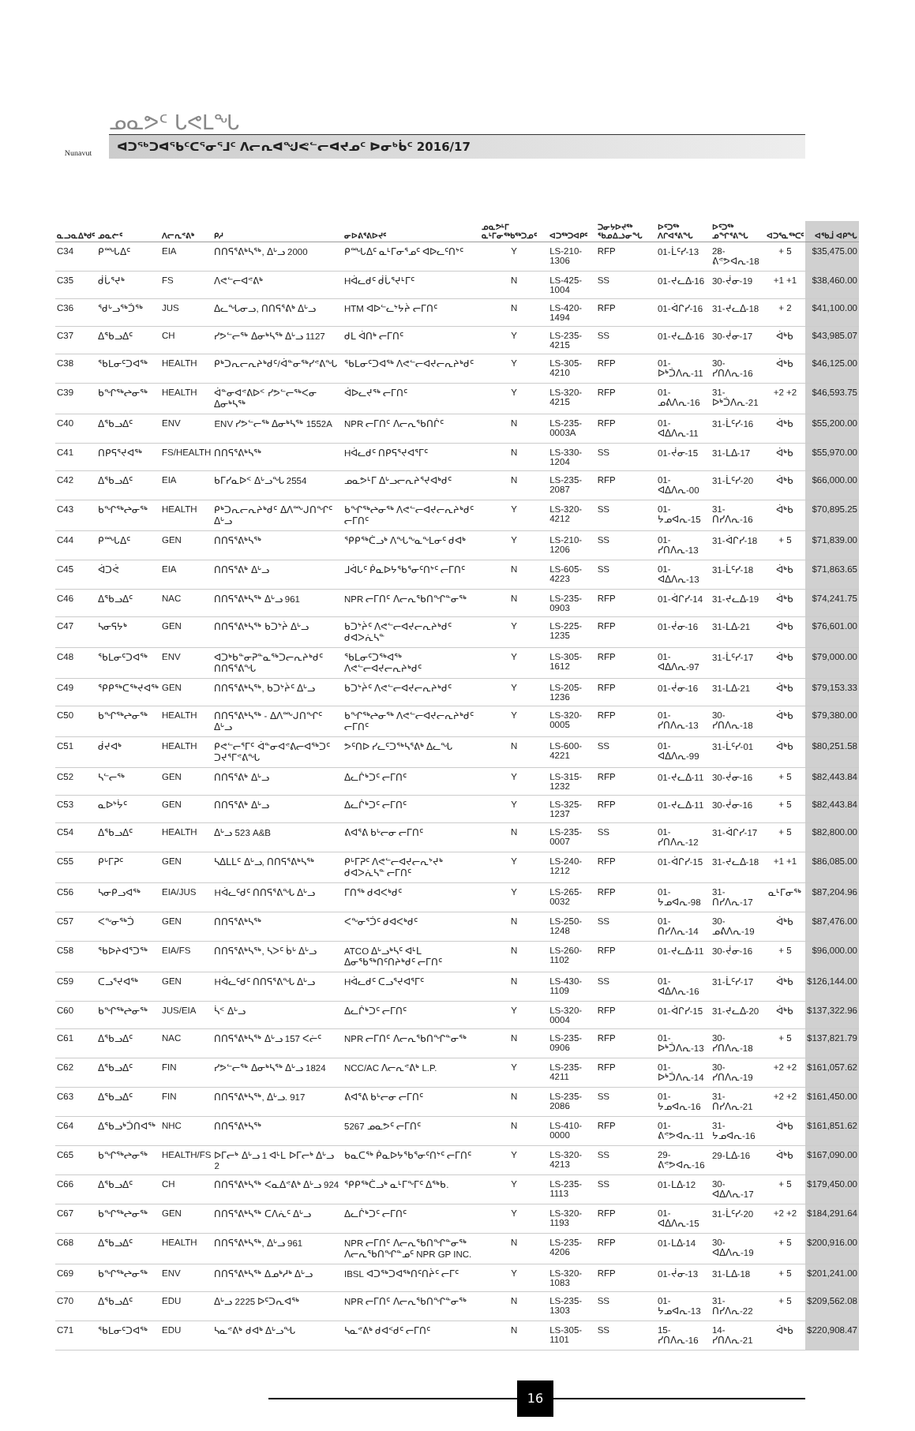Nunavut
ᓄᓇᕗᑦ ᒐᕙᒪᖓ
ᐊᑐᖅᑐᐊᖃᑦᑕᕐᓂᕐᒧᑦ ᐱᓕᕆᐊᖑᕙᓪᓕᐊᔪᓄᑦ ᐅᓂᒃᑳᑦ 2016/17
| ᓇᓗᓇᐃᒃᑯᑦ | ᓄᓇᓖᑦ | ᐱᓕᕆᕝᕕᒃ | ᑭᓱ | ᓂᐅᕕᕐᕕᐅᔪᑦ | ᓄᓇᕗᒻᒥ ᓇᒻᒥᓂᖅᑲᖅᑐᓄᑦ | ᐊᑐᖅᑐᐊᑭᑦ | ᑐᓂᔭᐅᔪᖅ ᖃᓄᐃᓘᓂᖓ | ᐅᑦᑐᖅ ᐱᒋᐊᕐᕕᖓ | ᐅᑦᑐᖅ ᓄᖏᕐᕕᖓ | ᐊᑐᕐᓇᖅᑕᑦ | ᐊᕐᑲᒨ ᐊᑭᖓ |
| --- | --- | --- | --- | --- | --- | --- | --- | --- | --- | --- | --- |
| C34 | ᑭᙵᐃᑦ | EIA | ᑎᑎᕋᕐᕕᒃᓴᖅ, ᐃᒡᓗ 2000 | ᑭᙵᐃᑦ ᓇᒻᒥᓂᕐᓄᑦ ᐊᐅᓚᑦᑎᔾᑦ | Y | LS-210-1306 | RFP | 01-ᒫᑦᓯ-13 | 28-ᕕᕝᕗᐊᕆ-18 | + 5 | $35,475.00 |
| C35 | ᑰᒑᕐᔪᒃ | FS | ᐱᕙᓪᓕᐊᕝᕕᒃ | Hᐋᓚᑯᑦ ᑰᒑᕐᔪᒻᒥᑦ | N | LS-425-1004 | SS | 01-ᔪᓚᐃ-16 | 30-ᔫᓂ-19 | +1 +1 | $38,460.00 |
| C36 | ᖁᒡᓗᖅᑑᖅ | JUS | ᐃᓚᖓᓂᓗ, ᑎᑎᕋᕐᕕᒃ ᐃᒡᓗ | HTM ᐊᐅᓪᓚᔾᔭᔩ ᓕᒥᑎᑦ | N | LS-420-1494 | RFP | 01-ᐋᒋᓯ-16 | 31-ᔪᓚᐃ-18 | + 2 | $41,100.00 |
| C37 | ᐃᖃᓗᐃᑦ | CH | ᓯᕗᓪᓕᖅ ᐃᓂᒃᓴᖅ ᐃᒡᓗ 1127 | ᑯᒪ ᐋᑎᒃ ᓕᒥᑎᑦ | Y | LS-235-4215 | SS | 01-ᔪᓚᐃ-16 | 30-ᔫᓂ-17 | ᐋᒃᑲ | $43,985.07 |
| C38 | ᖃᒪᓂᑦᑐᐊᖅ | HEALTH | ᑭᒃᑐᕆᓕᕆᔨᒃᑯᑦ/ᐋᓐᓂᖅᓯᕝᕕᖓ | ᖃᒪᓂᑦᑐᐊᖅ ᐱᕙᓪᓕᐊᔪᓕᕆᔨᒃᑯᑦ | Y | LS-305-4210 | RFP | 01-ᐅᒃᑑᐱᕆ-11 | 30-ᓯᑎᐱᕆ-16 | ᐋᒃᑲ | $46,125.00 |
| C39 | ᑲᖏᖅᖠᓂᖅ | HEALTH | ᐋᓐᓂᐊᕝᕕᐅᑉ ᓯᕗᓪᓕᖅᐸᓂ ᐃᓂᒃᓴᖅ | ᐋᐅᓚᔪᖅ ᓕᒥᑎᑦ | Y | LS-320-4215 | RFP | 01-ᓄᕕᐱᕆ-16 | 31-ᐅᒃᑑᐱᕆ-21 | +2 +2 | $46,593.75 |
| C40 | ᐃᖃᓗᐃᑦ | ENV | ENV ᓯᕗᓪᓕᖅ ᐃᓂᒃᓴᖅ 1552A | NPR ᓕᒥᑎᑦ ᐱᓕᕆᖃᑎᒌᑦ | N | LS-235-0003A | RFP | 01-ᐊᐃᐱᕆ-11 | 31-ᒫᑦᓯ-16 | ᐋᒃᑲ | $55,200.00 |
| C41 | ᑎᑭᕋᕐᔪᐊᖅ | FS/HEALTH | ᑎᑎᕋᕐᕕᒃᓴᖅ | Hᐋᓚᑯᑦ ᑎᑭᕋᕐᔪᐊᕐᒥᑦ | N | LS-330-1204 | SS | 01-ᔫᓂ-15 | 31-ᒪᐃ-17 | ᐋᒃᑲ | $55,970.00 |
| C42 | ᐃᖃᓗᐃᑦ | EIA | ᑲᒥᓯᓇᐅᑉ ᐃᒡᓗᖓ 2554 | ᓄᓇᕗᒻᒥ ᐃᒡᓗᓕᕆᔨᕐᔪᐊᒃᑯᑦ | N | LS-235-2087 | RFP | 01-ᐊᐃᐱᕆ-00 | 31-ᒫᑦᓯ-20 | ᐋᒃᑲ | $66,000.00 |
| C43 | ᑲᖏᖅᖠᓂᖅ | HEALTH | ᑭᒃᑐᕆᓕᕆᔨᒃᑯᑦ ᐃᐱᖖᒍᑎᖏᑦ ᐃᒡᓗ | ᑲᖏᖅᖠᓂᖅ ᐱᕙᓪᓕᐊᔪᓕᕆᔨᒃᑯᑦ ᓕᒥᑎᑦ | Y | LS-320-4212 | SS | 01-ᔭᓄᐊᕆ-15 | 31-ᑎᓯᐱᕆ-16 | ᐋᒃᑲ | $70,895.25 |
| C44 | ᑭᙵᐃᑦ | GEN | ᑎᑎᕋᕐᕕᒃᓴᖅ | ᕿᑭᖅᑖᓗᒃ ᐱᖓᖕᓇᖕᒪᓂᑦ ᑯᐊᒃ | Y | LS-210-1206 | SS | 01-ᓯᑎᐱᕆ-13 | 31-ᐋᒋᓯ-18 | + 5 | $71,839.00 |
| C45 | ᐋᑐᕚ | EIA | ᑎᑎᕋᕐᕕᒃ ᐃᒡᓗ | ᒧᐋᒐᑦ ᑮᓇᐅᔭᖃᕐᓂᑦᑎᔾᑦ ᓕᒥᑎᑦ | N | LS-605-4223 | SS | 01-ᐊᐃᐱᕆ-13 | 31-ᒫᑦᓯ-18 | ᐋᒃᑲ | $71,863.65 |
| C46 | ᐃᖃᓗᐃᑦ | NAC | ᑎᑎᕋᕐᕕᒃᓴᖅ ᐃᒡᓗ 961 | NPR ᓕᒥᑎᑦ ᐱᓕᕆᖃᑎᖏᓐᓂᖅ | N | LS-235-0903 | RFP | 01-ᐋᒋᓯ-14 | 31-ᔪᓚᐃ-19 | ᐋᒃᑲ | $74,241.75 |
| C47 | ᓴᓂᕋᔭᒃ | GEN | ᑎᑎᕋᕐᕕᒃᓴᖅ ᑲᑐᔾᔩ ᐃᒡᓗ | ᑲᑐᔾᔩᑦ ᐱᕙᓪᓕᐊᔪᓕᕆᔨᒃᑯᑦ ᑯᐊᐳᕇᓴᓐ | Y | LS-225-1235 | RFP | 01-ᔫᓂ-16 | 31-ᒪᐃ-21 | ᐋᒃᑲ | $76,601.00 |
| C48 | ᖃᒪᓂᑦᑐᐊᖅ | ENV | ᐊᑐᒃᑲᓐᓂᕈᓐᓇᖅᑐᓕᕆᔨᒃᑯᑦ ᑎᑎᕋᕐᕕᖓ | ᖃᒪᓂᑦᑐᖅᐊᖅ ᐱᕙᓪᓕᐊᔪᓕᕆᔨᒃᑯᑦ | Y | LS-305-1612 | RFP | 01-ᐊᐃᐱᕆ-97 | 31-ᒫᑦᓯ-17 | ᐋᒃᑲ | $79,000.00 |
| C49 | ᕿᑭᖅᑕᖅᔪᐊᖅ | GEN | ᑎᑎᕋᕐᕕᒃᓴᖅ, ᑲᑐᔾᔩᑦ ᐃᒡᓗ | ᑲᑐᔾᔩᑦ ᐱᕙᓪᓕᐊᔪᓕᕆᔨᒃᑯᑦ | Y | LS-205-1236 | RFP | 01-ᔫᓂ-16 | 31-ᒪᐃ-21 | ᐋᒃᑲ | $79,153.33 |
| C50 | ᑲᖏᖅᖠᓂᖅ | HEALTH | ᑎᑎᕋᕐᕕᒃᓴᖅ - ᐃᐱᖖᒍᑎᖏᑦ ᐃᒡᓗ | ᑲᖏᖅᖠᓂᖅ ᐱᕙᓪᓕᐊᔪᓕᕆᔨᒃᑯᑦ ᓕᒥᑎᑦ | Y | LS-320-0005 | RFP | 01-ᓯᑎᐱᕆ-13 | 30-ᓯᑎᐱᕆ-18 | ᐋᒃᑲ | $79,380.00 |
| C51 | ᑰᔪᐊᒃ | HEALTH | ᑭᕙᓪᓕᕐᒥᑦ ᐋᓐᓂᐊᕝᕕᓕᐊᖅᑐᑦ ᑐᔪᕐᒥᕝᕕᖓ | ᕗᑦᑎᐅ ᓯᓚᑦᑐᖅᓴᕐᕕᒃ ᐃᓚᖓ | N | LS-600-4221 | SS | 01-ᐊᐃᐱᕆ-99 | 31-ᒫᑦᓯ-01 | ᐋᒃᑲ | $80,251.58 |
| C52 | ᓴᓪᓕᖅ | GEN | ᑎᑎᕋᕐᕕᒃ ᐃᒡᓗ | ᐃᓚᒌᒃᑐᑦ ᓕᒥᑎᑦ | Y | LS-315-1232 | RFP | 01-ᔪᓚᐃ-11 | 30-ᔫᓂ-16 | + 5 | $82,443.84 |
| C53 | ᓇᐅᔾᔮᑦ | GEN | ᑎᑎᕋᕐᕕᒃ ᐃᒡᓗ | ᐃᓚᒌᒃᑐᑦ ᓕᒥᑎᑦ | Y | LS-325-1237 | RFP | 01-ᔪᓚᐃ-11 | 30-ᔫᓂ-16 | + 5 | $82,443.84 |
| C54 | ᐃᖃᓗᐃᑦ | HEALTH | ᐃᒡᓗ 523 A&B | ᕕᐊᕐᕕ ᑲᒡᓕᓂ ᓕᒥᑎᑦ | N | LS-235-0007 | SS | 01-ᓯᑎᐱᕆ-12 | 31-ᐋᒋᓯ-17 | + 5 | $82,800.00 |
| C55 | ᑭᒡᒥᕈᑦ | GEN | ᓴᐃᒪᒪᑦ ᐃᒡᓗ, ᑎᑎᕋᕐᕕᒃᓴᖅ | ᑭᒡᒥᕈᑦ ᐱᕙᓪᓕᐊᔪᓕᕆᔾᔪᒃ ᑯᐊᐳᕇᓴᓐ ᓕᒥᑎᑦ | Y | LS-240-1212 | RFP | 01-ᐋᒋᓯ-15 | 31-ᔪᓚᐃ-18 | +1 +1 | $86,085.00 |
| C56 | ᓴᓂᑭᓗᐊᖅ | EIA/JUS | Hᐋᓚᑦᑯᑦ ᑎᑎᕋᕐᕕᖓ ᐃᒡᓗ | ᒥᑎᖅ ᑯᐊᐸᒃᑯᑦ | Y | LS-265-0032 | RFP | 01-ᔭᓄᐊᕆ-98 | 31-ᑎᓯᐱᕆ-17 | ᓇᒻᒥᓂᖅ | $87,204.96 |
| C57 | ᐸᖕᓂᖅᑑ | GEN | ᑎᑎᕋᕐᕕᒃᓴᖅ | ᐸᖕᓂᕐᑑᑦ ᑯᐊᐸᒃᑯᑦ | N | LS-250-1248 | SS | 01-ᑎᓯᐱᕆ-14 | 30-ᓄᕕᐱᕆ-19 | ᐋᒃᑲ | $87,476.00 |
| C58 | ᖃᐅᔨᐊᕐᑐᖅ | EIA/FS | ᑎᑎᕋᕐᕕᒃᓴᖅ, ᓴᐳᑦ ᑳᒡ ᐃᒡᓗ | ATCO ᐃᒡᓗᒃᓴᑦ ᐊᒻᒪ ᐃᓂᖃᖅᑎᑦᑎᔨᒃᑯᑦ ᓕᒥᑎᑦ | N | LS-260-1102 | RFP | 01-ᔪᓚᐃ-11 | 30-ᔫᓂ-16 | + 5 | $96,000.00 |
| C59 | ᑕᓗᕐᔪᐊᖅ | GEN | Hᐋᓚᑦᑯᑦ ᑎᑎᕋᕐᕕᖓ ᐃᒡᓗ | Hᐋᓚᑯᑦ ᑕᓗᕐᔪᐊᕐᒥᑦ | N | LS-430-1109 | SS | 01-ᐊᐃᐱᕆ-16 | 31-ᒫᑦᓯ-17 | ᐋᒃᑲ | $126,144.00 |
| C60 | ᑲᖏᖅᖠᓂᖅ | JUS/EIA | ᓵᑉ ᐃᒡᓗ | ᐃᓚᒌᒃᑐᑦ ᓕᒥᑎᑦ | Y | LS-320-0004 | RFP | 01-ᐋᒋᓯ-15 | 31-ᔪᓚᐃ-20 | ᐋᒃᑲ | $137,322.96 |
| C61 | ᐃᖃᓗᐃᑦ | NAC | ᑎᑎᕋᕐᕕᒃᓴᖅ ᐃᒡᓗ 157 ᐸᓖᑦ | NPR ᓕᒥᑎᑦ ᐱᓕᕆᖃᑎᖏᓐᓂᖅ | N | LS-235-0906 | RFP | 01-ᐅᒃᑑᐱᕆ-13 | 30-ᓯᑎᐱᕆ-18 | + 5 | $137,821.79 |
| C62 | ᐃᖃᓗᐃᑦ | FIN | ᓯᕗᓪᓕᖅ ᐃᓂᒃᓴᖅ ᐃᒡᓗ 1824 | NCC/AC ᐱᓕᕆᕝᕕᒃ L.P. | Y | LS-235-4211 | RFP | 01-ᐅᒃᑑᐱᕆ-14 | 30-ᓯᑎᐱᕆ-19 | +2 +2 | $161,057.62 |
| C63 | ᐃᖃᓗᐃᑦ | FIN | ᑎᑎᕋᕐᕕᒃᓴᖅ, ᐃᒡᓗ. 917 | ᕕᐊᕐᕕ ᑲᒡᓕᓂ ᓕᒥᑎᑦ | N | LS-235-2086 | SS | 01-ᔭᓄᐊᕆ-16 | 31-ᑎᓯᐱᕆ-21 | +2 +2 | $161,450.00 |
| C64 | ᐃᖃᓗᒃᑑᑎᐊᖅ | NHC | ᑎᑎᕋᕐᕕᒃᓴᖅ | 5267 ᓄᓇᕗᑦ ᓕᒥᑎᑦ | N | LS-410-0000 | RFP | 01-ᕕᕝᕗᐊᕆ-11 | 31-ᔭᓄᐊᕆ-16 | ᐋᒃᑲ | $161,851.62 |
| C65 | ᑲᖏᖅᖠᓂᖅ | HEALTH/FS | ᐅᒥᓕᒃ ᐃᒡᓗ 1 ᐊᒻᒪ ᐅᒥᓕᒃ ᐃᒡᓗ 2 | ᑲᓇᑕᖅ ᑮᓇᐅᔭᖃᕐᓂᑦᑎᔾᑦ ᓕᒥᑎᑦ | Y | LS-320-4213 | SS | 29-ᕕᕝᕗᐊᕆ-16 | 29-ᒪᐃ-16 | ᐋᒃᑲ | $167,090.00 |
| C66 | ᐃᖃᓗᐃᑦ | CH | ᑎᑎᕋᕐᕕᒃᓴᖅ ᐸᓇᐃᕝᕕᒃ ᐃᒡᓗ 924 | ᕿᑭᖅᑖᓗᒃ ᓇᒻᒥᖕᒥᑦ ᐃᖅᑲ. | Y | LS-235-1113 | SS | 01-ᒪᐃ-12 | 30-ᐊᐃᐱᕆ-17 | + 5 | $179,450.00 |
| C67 | ᑲᖏᖅᖠᓂᖅ | GEN | ᑎᑎᕋᕐᕕᒃᓴᖅ ᑕᐱᕇᑦ ᐃᒡᓗ | ᐃᓚᒌᒃᑐᑦ ᓕᒥᑎᑦ | Y | LS-320-1193 | RFP | 01-ᐊᐃᐱᕆ-15 | 31-ᒫᑦᓯ-20 | +2 +2 | $184,291.64 |
| C68 | ᐃᖃᓗᐃᑦ | HEALTH | ᑎᑎᕋᕐᕕᒃᓴᖅ, ᐃᒡᓗ 961 | NPR ᓕᒥᑎᑦ ᐱᓕᕆᖃᑎᖏᓐᓂᖅ ᐱᓕᕆᖃᑎᖏᓐᓄᑦ NPR GP INC. | N | LS-235-4206 | RFP | 01-ᒪᐃ-14 | 30-ᐊᐃᐱᕆ-19 | + 5 | $200,916.00 |
| C69 | ᑲᖏᖅᖠᓂᖅ | ENV | ᑎᑎᕋᕐᕕᒃᓴᖅ ᐃᓄᒃᓱᒃ ᐃᒡᓗ | IBSL ᐊᑐᖅᑐᐊᖅᑎᑦᑎᔩᑦ ᓕᒥᑦ | Y | LS-320-1083 | RFP | 01-ᔫᓂ-13 | 31-ᒪᐃ-18 | + 5 | $201,241.00 |
| C70 | ᐃᖃᓗᐃᑦ | EDU | ᐃᒡᓗ 2225 ᐅᑦᑐᕆᐊᖅ | NPR ᓕᒥᑎᑦ ᐱᓕᕆᖃᑎᖏᓐᓂᖅ | N | LS-235-1303 | SS | 01-ᔭᓄᐊᕆ-13 | 31-ᑎᓯᐱᕆ-22 | + 5 | $209,562.08 |
| C71 | ᖃᒪᓂᑦᑐᐊᖅ | EDU | ᓴᓇᕝᕕᒃ ᑯᐊᒃ ᐃᒡᓗᖓ | ᓴᓇᕝᕕᒃ ᑯᐊᑉᑯᑦ ᓕᒥᑎᑦ | N | LS-305-1101 | SS | 15-ᓯᑎᐱᕆ-16 | 14-ᓯᑎᐱᕆ-21 | ᐋᒃᑲ | $220,908.47 |
16